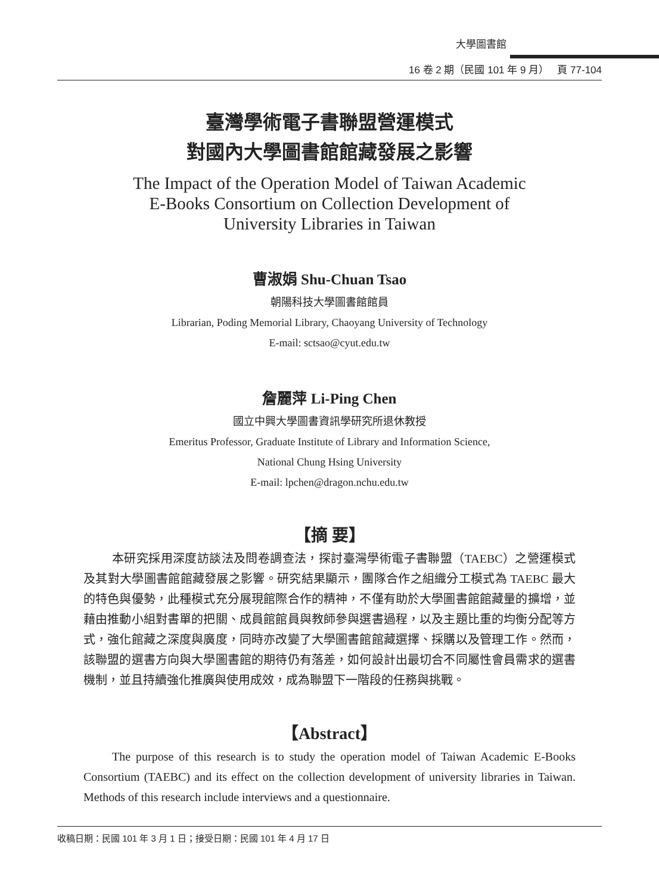大學圖書館
16 卷 2 期（民國 101 年 9 月） 頁 77-104
臺灣學術電子書聯盟營運模式
對國內大學圖書館館藏發展之影響
The Impact of the Operation Model of Taiwan Academic
E-Books Consortium on Collection Development of
University Libraries in Taiwan
曹淑娟 Shu-Chuan Tsao
朝陽科技大學圖書館館員
Librarian, Poding Memorial Library, Chaoyang University of Technology
E-mail: sctsao@cyut.edu.tw
詹麗萍 Li-Ping Chen
國立中興大學圖書資訊學研究所退休教授
Emeritus Professor, Graduate Institute of Library and Information Science,
National Chung Hsing University
E-mail: lpchen@dragon.nchu.edu.tw
【摘 要】
本研究採用深度訪談法及問卷調查法，探討臺灣學術電子書聯盟（TAEBC）之營運模式及其對大學圖書館館藏發展之影響。研究結果顯示，團隊合作之組織分工模式為 TAEBC 最大的特色與優勢，此種模式充分展現館際合作的精神，不僅有助於大學圖書館館藏量的擴增，並藉由推動小組對書單的把關、成員館館員與教師參與選書過程，以及主題比重的均衡分配等方式，強化館藏之深度與廣度，同時亦改變了大學圖書館館藏選擇、採購以及管理工作。然而，該聯盟的選書方向與大學圖書館的期待仍有落差，如何設計出最切合不同屬性會員需求的選書機制，並且持續強化推廣與使用成效，成為聯盟下一階段的任務與挑戰。
【Abstract】
The purpose of this research is to study the operation model of Taiwan Academic E-Books Consortium (TAEBC) and its effect on the collection development of university libraries in Taiwan. Methods of this research include interviews and a questionnaire.
收稿日期：民國 101 年 3 月 1 日；接受日期：民國 101 年 4 月 17 日